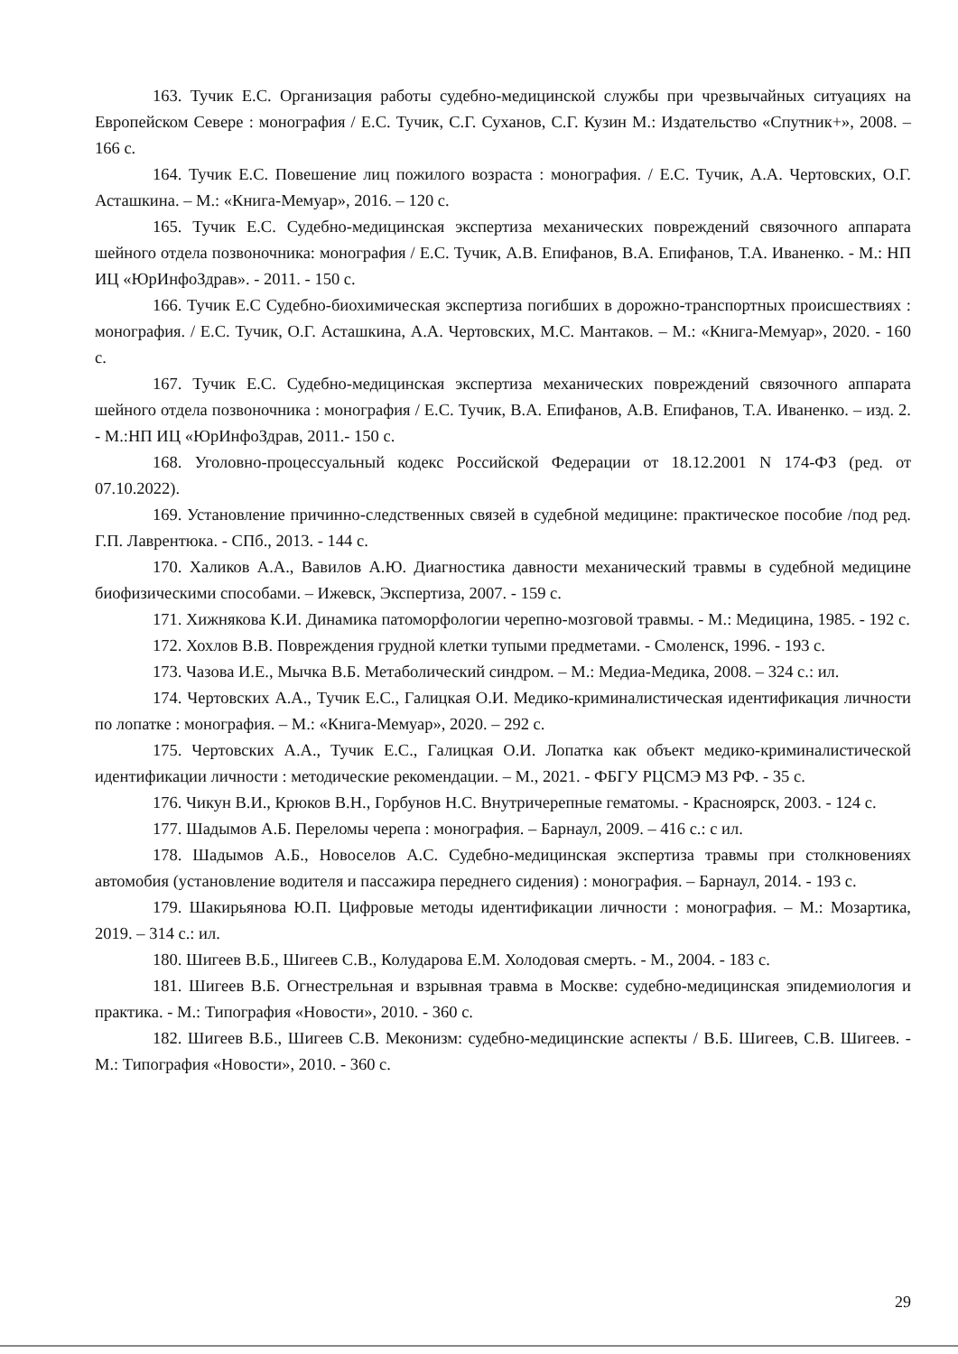163. Тучик Е.С. Организация работы судебно-медицинской службы при чрезвычайных ситуациях на Европейском Севере : монография / Е.С. Тучик, С.Г. Суханов, С.Г. Кузин М.: Издательство «Спутник+», 2008. – 166 с.
164. Тучик Е.С. Повешение лиц пожилого возраста : монография. / Е.С. Тучик, А.А. Чертовских, О.Г. Асташкина. – М.: «Книга-Мемуар», 2016. – 120 с.
165. Тучик Е.С. Судебно-медицинская экспертиза механических повреждений связочного аппарата шейного отдела позвоночника: монография / Е.С. Тучик, А.В. Епифанов, В.А. Епифанов, Т.А. Иваненко. - М.: НП ИЦ «ЮрИнфоЗдрав». - 2011. - 150 с.
166. Тучик Е.С Судебно-биохимическая экспертиза погибших в дорожно-транспортных происшествиях : монография. / Е.С. Тучик, О.Г. Асташкина, А.А. Чертовских, М.С. Мантаков. – М.: «Книга-Мемуар», 2020. - 160 с.
167. Тучик Е.С. Судебно-медицинская экспертиза механических повреждений связочного аппарата шейного отдела позвоночника : монография / Е.С. Тучик, В.А. Епифанов, А.В. Епифанов, Т.А. Иваненко. – изд. 2. - М.:НП ИЦ «ЮрИнфоЗдрав, 2011.- 150 с.
168. Уголовно-процессуальный кодекс Российской Федерации от 18.12.2001 N 174-ФЗ (ред. от 07.10.2022).
169. Установление причинно-следственных связей в судебной медицине: практическое пособие /под ред. Г.П. Лаврентюка. - СПб., 2013. - 144 с.
170. Халиков А.А., Вавилов А.Ю. Диагностика давности механический травмы в судебной медицине биофизическими способами. – Ижевск, Экспертиза, 2007. - 159 с.
171. Хижнякова К.И. Динамика патоморфологии черепно-мозговой травмы. - М.: Медицина, 1985. - 192 с.
172. Хохлов В.В. Повреждения грудной клетки тупыми предметами. - Смоленск, 1996. - 193 с.
173. Чазова И.Е., Мычка В.Б. Метаболический синдром. – М.: Медиа-Медика, 2008. – 324 с.: ил.
174. Чертовских А.А., Тучик Е.С., Галицкая О.И. Медико-криминалистическая идентификация личности по лопатке : монография. – М.: «Книга-Мемуар», 2020. – 292 с.
175. Чертовских А.А., Тучик Е.С., Галицкая О.И. Лопатка как объект медико-криминалистической идентификации личности : методические рекомендации. – М., 2021. - ФБГУ РЦСМЭ МЗ РФ. - 35 с.
176. Чикун В.И., Крюков В.Н., Горбунов Н.С. Внутричерепные гематомы. - Красноярск, 2003. - 124 с.
177. Шадымов А.Б. Переломы черепа : монография. – Барнаул, 2009. – 416 с.: с ил.
178. Шадымов А.Б., Новоселов А.С. Судебно-медицинская экспертиза травмы при столкновениях автомобия (установление водителя и пассажира переднего сидения) : монография. – Барнаул, 2014. - 193 с.
179. Шакирьянова Ю.П. Цифровые методы идентификации личности : монография. – М.: Мозартика, 2019. – 314 с.: ил.
180. Шигеев В.Б., Шигеев С.В., Колударова Е.М. Холодовая смерть. - М., 2004. - 183 с.
181. Шигеев В.Б. Огнестрельная и взрывная травма в Москве: судебно-медицинская эпидемиология и практика. - М.: Типография «Новости», 2010. - 360 с.
182. Шигеев В.Б., Шигеев С.В. Меконизм: судебно-медицинские аспекты / В.Б. Шигеев, С.В. Шигеев. - М.: Типография «Новости», 2010. - 360 с.
29